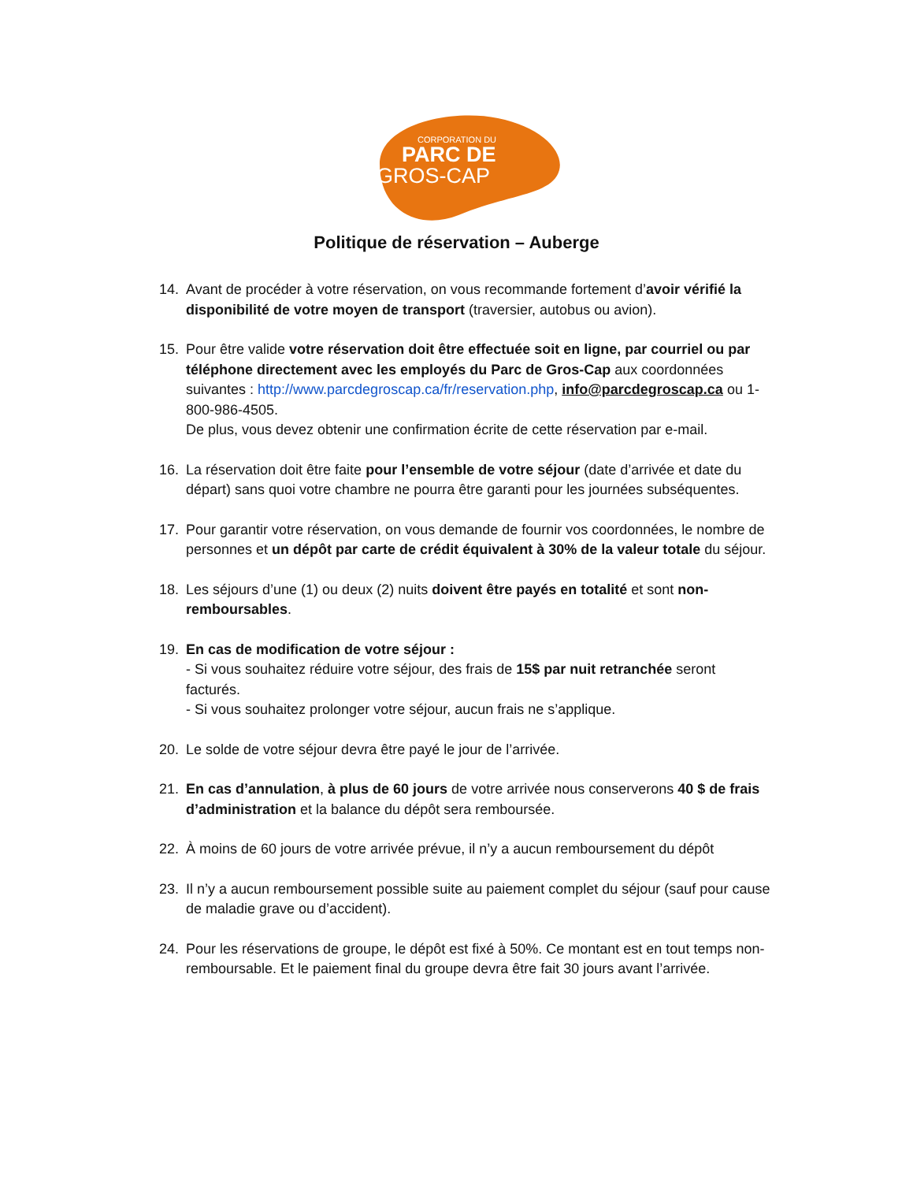CORPORATION DU
PARC DE
GROS-CAP
Politique de réservation – Auberge
14. Avant de procéder à votre réservation, on vous recommande fortement d’avoir vérifié la disponibilité de votre moyen de transport (traversier, autobus ou avion).
15. Pour être valide votre réservation doit être effectuée soit en ligne, par courriel ou par téléphone directement avec les employés du Parc de Gros-Cap aux coordonnées suivantes : http://www.parcdegroscap.ca/fr/reservation.php, info@parcdegroscap.ca ou 1-800-986-4505.
De plus, vous devez obtenir une confirmation écrite de cette réservation par e-mail.
16. La réservation doit être faite pour l’ensemble de votre séjour (date d’arrivée et date du départ) sans quoi votre chambre ne pourra être garanti pour les journées subséquentes.
17. Pour garantir votre réservation, on vous demande de fournir vos coordonnées, le nombre de personnes et un dépôt par carte de crédit équivalent à 30% de la valeur totale du séjour.
18. Les séjours d’une (1) ou deux (2) nuits doivent être payés en totalité et sont non-remboursables.
19. En cas de modification de votre séjour :
- Si vous souhaitez réduire votre séjour, des frais de 15$ par nuit retranchée seront facturés.
- Si vous souhaitez prolonger votre séjour, aucun frais ne s’applique.
20. Le solde de votre séjour devra être payé le jour de l’arrivée.
21. En cas d’annulation, à plus de 60 jours de votre arrivée nous conserverons 40 $ de frais d’administration et la balance du dépôt sera remboursée.
22. À moins de 60 jours de votre arrivée prévue, il n’y a aucun remboursement du dépôt
23. Il n’y a aucun remboursement possible suite au paiement complet du séjour (sauf pour cause de maladie grave ou d’accident).
24. Pour les réservations de groupe, le dépôt est fixé à 50%. Ce montant est en tout temps non-remboursable. Et le paiement final du groupe devra être fait 30 jours avant l’arrivée.